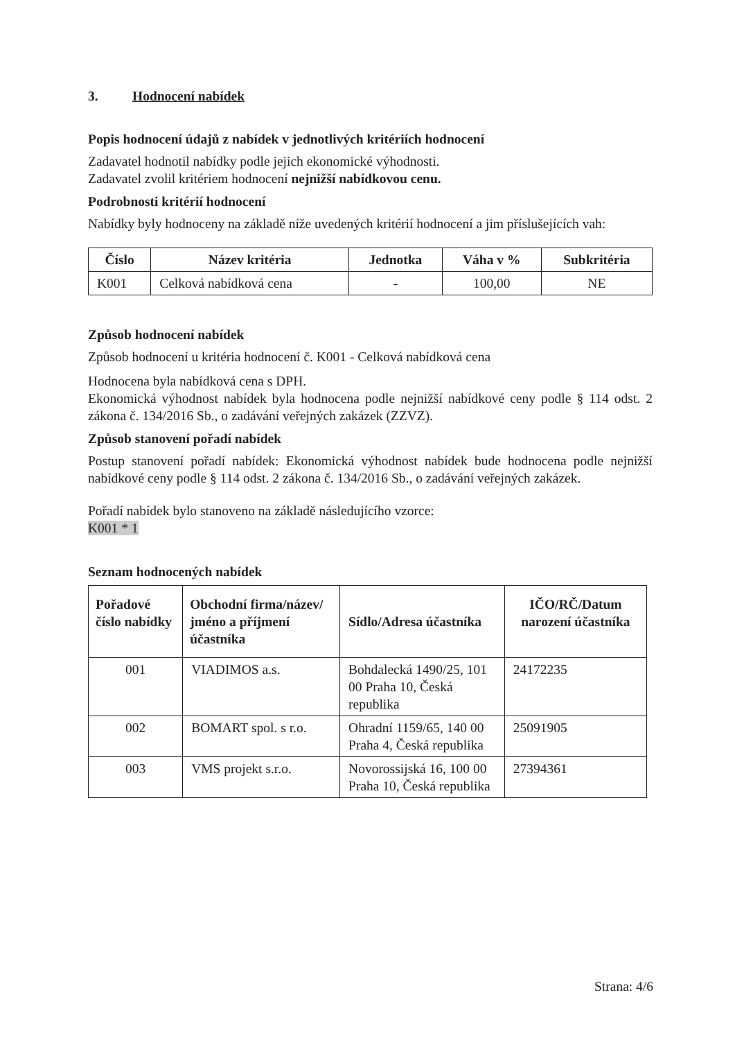3. Hodnocení nabídek
Popis hodnocení údajů z nabídek v jednotlivých kritériích hodnocení
Zadavatel hodnotil nabídky podle jejich ekonomické výhodnosti.
Zadavatel zvolil kritériem hodnocení nejnižší nabídkovou cenu.
Podrobnosti kritérií hodnocení
Nabídky byly hodnoceny na základě níže uvedených kritérií hodnocení a jim příslušejících vah:
| Číslo | Název kritéria | Jednotka | Váha v % | Subkritéria |
| --- | --- | --- | --- | --- |
| K001 | Celková nabídková cena | - | 100,00 | NE |
Způsob hodnocení nabídek
Způsob hodnocení u kritéria hodnocení č. K001 - Celková nabídková cena
Hodnocena byla nabídková cena s DPH.
Ekonomická výhodnost nabídek byla hodnocena podle nejnižší nabídkové ceny podle § 114 odst. 2 zákona č. 134/2016 Sb., o zadávání veřejných zakázek (ZZVZ).
Způsob stanovení pořadí nabídek
Postup stanovení pořadí nabídek: Ekonomická výhodnost nabídek bude hodnocena podle nejnižší nabídkové ceny podle § 114 odst. 2 zákona č. 134/2016 Sb., o zadávání veřejných zakázek.
Pořadí nabídek bylo stanoveno na základě následujícího vzorce:
K001 * 1
Seznam hodnocených nabídek
| Pořadové číslo nabídky | Obchodní firma/název/ jméno a příjmení účastníka | Sídlo/Adresa účastníka | IČO/RČ/Datum narození účastníka |
| --- | --- | --- | --- |
| 001 | VIADIMOS a.s. | Bohdalecká 1490/25, 101 00 Praha 10, Česká republika | 24172235 |
| 002 | BOMART spol. s r.o. | Ohradní 1159/65, 140 00 Praha 4, Česká republika | 25091905 |
| 003 | VMS projekt s.r.o. | Novorossijská 16, 100 00 Praha 10, Česká republika | 27394361 |
Strana: 4/6